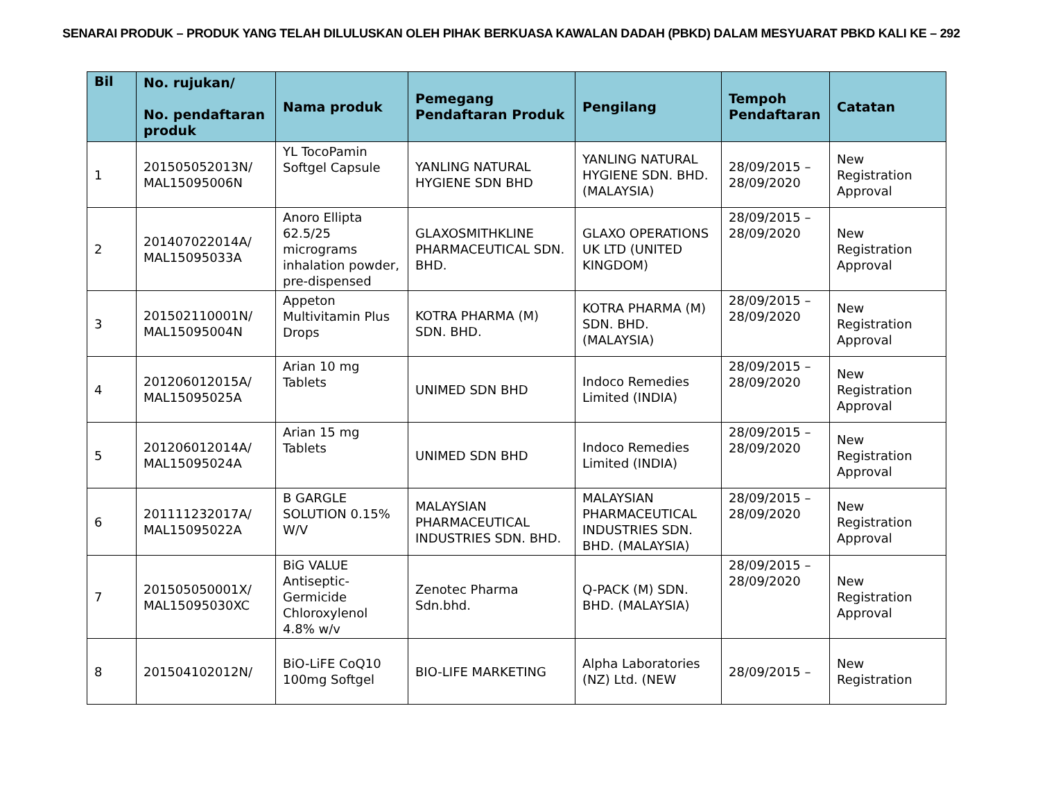SENARAI PRODUK – PRODUK YANG TELAH DILULUSKAN OLEH PIHAK BERKUASA KAWALAN DADAH (PBKD) DALAM MESYUARAT PBKD KALI KE – 292
| Bil | No. rujukan/ No. pendaftaran produk | Nama produk | Pemegang Pendaftaran Produk | Pengilang | Tempoh Pendaftaran | Catatan |
| --- | --- | --- | --- | --- | --- | --- |
| 1 | 201505052013N/ MAL15095006N | YL TocoPamin Softgel Capsule | YANLING NATURAL HYGIENE SDN BHD | YANLING NATURAL HYGIENE SDN. BHD. (MALAYSIA) | 28/09/2015 – 28/09/2020 | New Registration Approval |
| 2 | 201407022014A/ MAL15095033A | Anoro Ellipta 62.5/25 micrograms inhalation powder, pre-dispensed | GLAXOSMITHKLINE PHARMACEUTICAL SDN. BHD. | GLAXO OPERATIONS UK LTD (UNITED KINGDOM) | 28/09/2015 – 28/09/2020 | New Registration Approval |
| 3 | 201502110001N/ MAL15095004N | Appeton Multivitamin Plus Drops | KOTRA PHARMA (M) SDN. BHD. | KOTRA PHARMA (M) SDN. BHD. (MALAYSIA) | 28/09/2015 – 28/09/2020 | New Registration Approval |
| 4 | 201206012015A/ MAL15095025A | Arian 10 mg Tablets | UNIMED SDN BHD | Indoco Remedies Limited (INDIA) | 28/09/2015 – 28/09/2020 | New Registration Approval |
| 5 | 201206012014A/ MAL15095024A | Arian 15 mg Tablets | UNIMED SDN BHD | Indoco Remedies Limited (INDIA) | 28/09/2015 – 28/09/2020 | New Registration Approval |
| 6 | 201111232017A/ MAL15095022A | B GARGLE SOLUTION 0.15% W/V | MALAYSIAN PHARMACEUTICAL INDUSTRIES SDN. BHD. | MALAYSIAN PHARMACEUTICAL INDUSTRIES SDN. BHD. (MALAYSIA) | 28/09/2015 – 28/09/2020 | New Registration Approval |
| 7 | 201505050001X/ MAL15095030XC | BiG VALUE Antiseptic-Germicide Chloroxylenol 4.8% w/v | Zenotec Pharma Sdn.bhd. | Q-PACK (M) SDN. BHD. (MALAYSIA) | 28/09/2015 – 28/09/2020 | New Registration Approval |
| 8 | 201504102012N/ | BiO-LiFE CoQ10 100mg Softgel | BIO-LIFE MARKETING | Alpha Laboratories (NZ) Ltd. (NEW | 28/09/2015 – | New Registration |